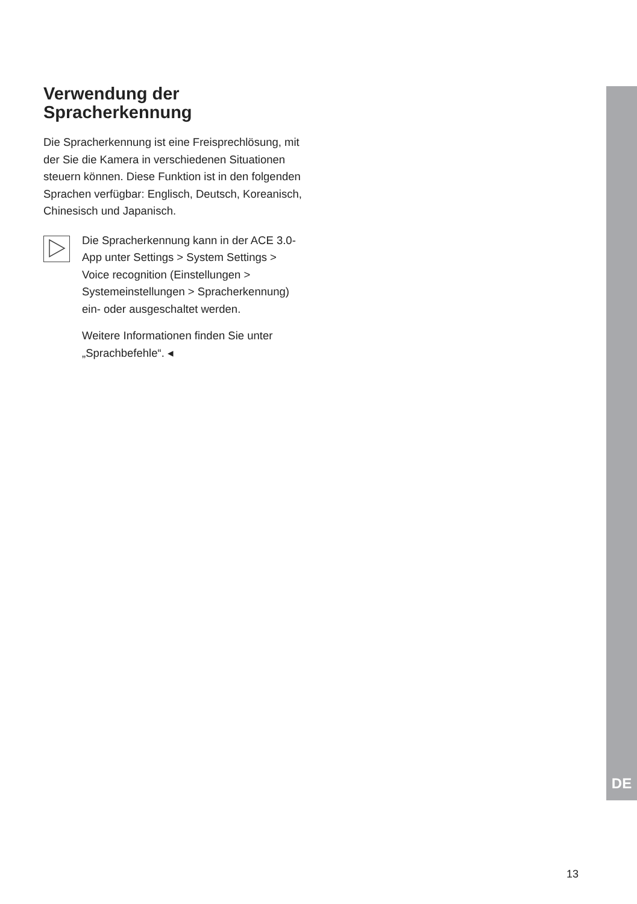Verwendung der
Spracherkennung
Die Spracherkennung ist eine Freisprechlösung, mit der Sie die Kamera in verschiedenen Situationen steuern können. Diese Funktion ist in den folgenden Sprachen verfügbar: Englisch, Deutsch, Koreanisch, Chinesisch und Japanisch.
Die Spracherkennung kann in der ACE 3.0-App unter Settings > System Settings > Voice recognition (Einstellungen > Systemeinstellungen > Spracherkennung) ein- oder ausgeschaltet werden.
Weitere Informationen finden Sie unter „Sprachbefehle“. ◂
DE
13